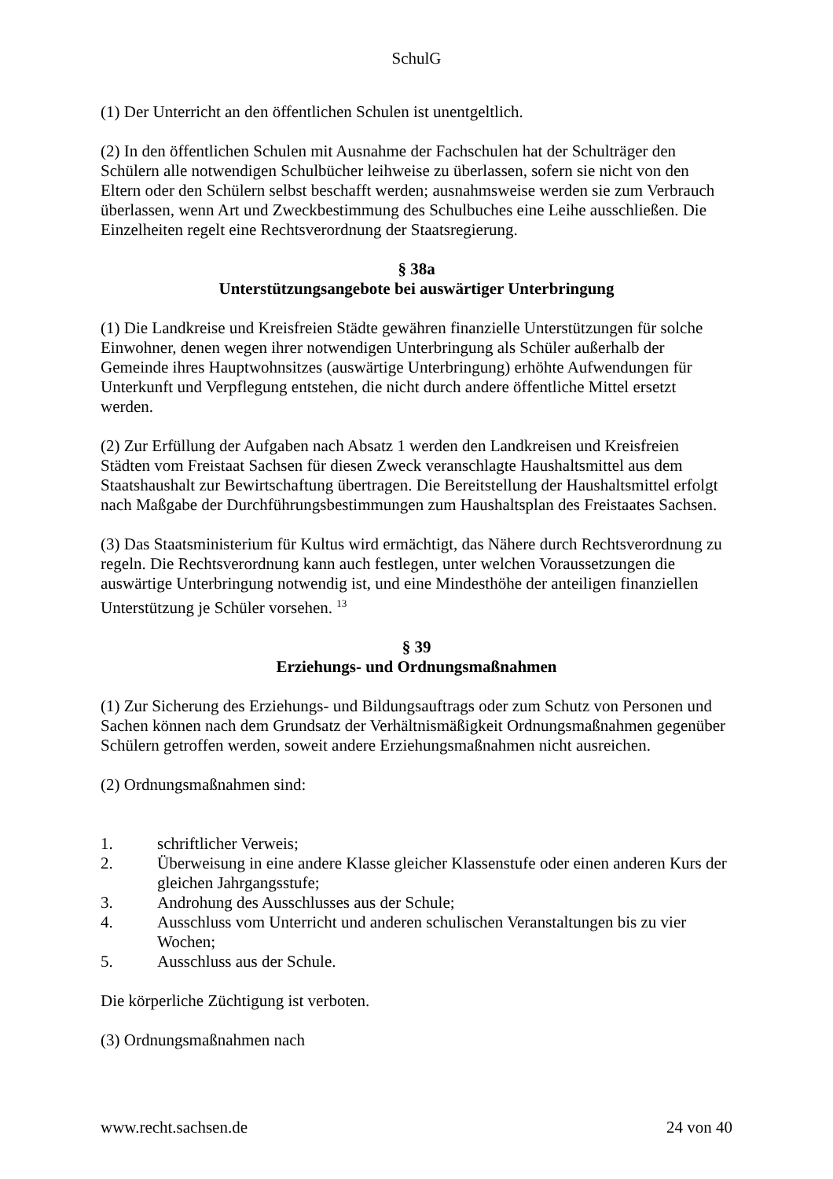SchulG
(1) Der Unterricht an den öffentlichen Schulen ist unentgeltlich.
(2) In den öffentlichen Schulen mit Ausnahme der Fachschulen hat der Schulträger den Schülern alle notwendigen Schulbücher leihweise zu überlassen, sofern sie nicht von den Eltern oder den Schülern selbst beschafft werden; ausnahmsweise werden sie zum Verbrauch überlassen, wenn Art und Zweckbestimmung des Schulbuches eine Leihe ausschließen. Die Einzelheiten regelt eine Rechtsverordnung der Staatsregierung.
§ 38a
Unterstützungsangebote bei auswärtiger Unterbringung
(1) Die Landkreise und Kreisfreien Städte gewähren finanzielle Unterstützungen für solche Einwohner, denen wegen ihrer notwendigen Unterbringung als Schüler außerhalb der Gemeinde ihres Hauptwohnsitzes (auswärtige Unterbringung) erhöhte Aufwendungen für Unterkunft und Verpflegung entstehen, die nicht durch andere öffentliche Mittel ersetzt werden.
(2) Zur Erfüllung der Aufgaben nach Absatz 1 werden den Landkreisen und Kreisfreien Städten vom Freistaat Sachsen für diesen Zweck veranschlagte Haushaltsmittel aus dem Staatshaushalt zur Bewirtschaftung übertragen. Die Bereitstellung der Haushaltsmittel erfolgt nach Maßgabe der Durchführungsbestimmungen zum Haushaltsplan des Freistaates Sachsen.
(3) Das Staatsministerium für Kultus wird ermächtigt, das Nähere durch Rechtsverordnung zu regeln. Die Rechtsverordnung kann auch festlegen, unter welchen Voraussetzungen die auswärtige Unterbringung notwendig ist, und eine Mindesthöhe der anteiligen finanziellen Unterstützung je Schüler vorsehen. <sup>13</sup>
§ 39
Erziehungs- und Ordnungsmaßnahmen
(1) Zur Sicherung des Erziehungs- und Bildungsauftrags oder zum Schutz von Personen und Sachen können nach dem Grundsatz der Verhältnismäßigkeit Ordnungsmaßnahmen gegenüber Schülern getroffen werden, soweit andere Erziehungsmaßnahmen nicht ausreichen.
(2) Ordnungsmaßnahmen sind:
1. schriftlicher Verweis;
2. Überweisung in eine andere Klasse gleicher Klassenstufe oder einen anderen Kurs der gleichen Jahrgangsstufe;
3. Androhung des Ausschlusses aus der Schule;
4. Ausschluss vom Unterricht und anderen schulischen Veranstaltungen bis zu vier Wochen;
5. Ausschluss aus der Schule.
Die körperliche Züchtigung ist verboten.
(3) Ordnungsmaßnahmen nach
www.recht.sachsen.de 24 von 40